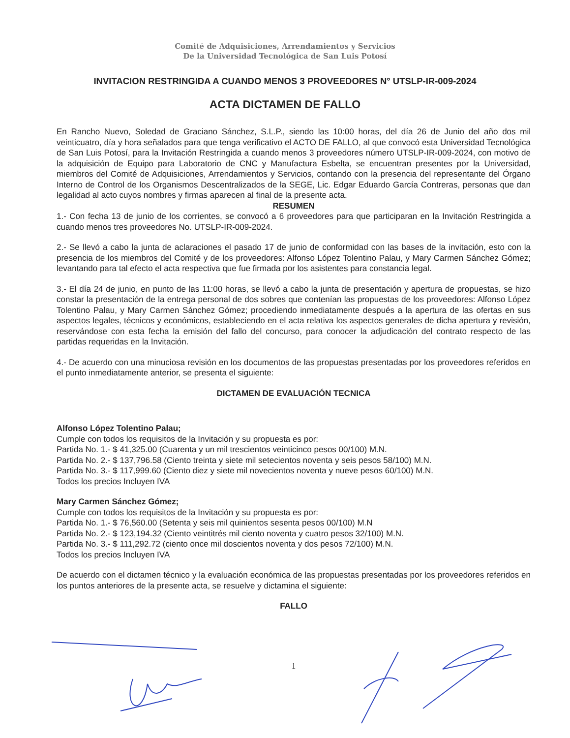Comité de Adquisiciones, Arrendamientos y Servicios
De la Universidad Tecnológica de San Luis Potosí
INVITACION RESTRINGIDA A CUANDO MENOS 3 PROVEEDORES N° UTSLP-IR-009-2024
ACTA DICTAMEN DE FALLO
En Rancho Nuevo, Soledad de Graciano Sánchez, S.L.P., siendo las 10:00 horas, del día 26 de Junio del año dos mil veinticuatro, día y hora señalados para que tenga verificativo el ACTO DE FALLO, al que convocó esta Universidad Tecnológica de San Luis Potosí, para la Invitación Restringida a cuando menos 3 proveedores número UTSLP-IR-009-2024, con motivo de la adquisición de Equipo para Laboratorio de CNC y Manufactura Esbelta, se encuentran presentes por la Universidad, miembros del Comité de Adquisiciones, Arrendamientos y Servicios, contando con la presencia del representante del Órgano Interno de Control de los Organismos Descentralizados de la SEGE, Lic. Edgar Eduardo García Contreras, personas que dan legalidad al acto cuyos nombres y firmas aparecen al final de la presente acta.
RESUMEN
1.- Con fecha 13 de junio de los corrientes, se convocó a 6 proveedores para que participaran en la Invitación Restringida a cuando menos tres proveedores No. UTSLP-IR-009-2024.
2.- Se llevó a cabo la junta de aclaraciones el pasado 17 de junio de conformidad con las bases de la invitación, esto con la presencia de los miembros del Comité y de los proveedores: Alfonso López Tolentino Palau, y Mary Carmen Sánchez Gómez; levantando para tal efecto el acta respectiva que fue firmada por los asistentes para constancia legal.
3.- El día 24 de junio, en punto de las 11:00 horas, se llevó a cabo la junta de presentación y apertura de propuestas, se hizo constar la presentación de la entrega personal de dos sobres que contenían las propuestas de los proveedores: Alfonso López Tolentino Palau, y Mary Carmen Sánchez Gómez; procediendo inmediatamente después a la apertura de las ofertas en sus aspectos legales, técnicos y económicos, estableciendo en el acta relativa los aspectos generales de dicha apertura y revisión, reservándose con esta fecha la emisión del fallo del concurso, para conocer la adjudicación del contrato respecto de las partidas requeridas en la Invitación.
4.- De acuerdo con una minuciosa revisión en los documentos de las propuestas presentadas por los proveedores referidos en el punto inmediatamente anterior, se presenta el siguiente:
DICTAMEN DE EVALUACIÓN TECNICA
Alfonso López Tolentino Palau;
Cumple con todos los requisitos de la Invitación y su propuesta es por:
Partida No. 1.- $ 41,325.00 (Cuarenta y un mil trescientos veinticinco pesos 00/100) M.N.
Partida No. 2.- $ 137,796.58 (Ciento treinta y siete mil setecientos noventa y seis pesos 58/100) M.N.
Partida No. 3.- $ 117,999.60 (Ciento diez y siete mil novecientos noventa y nueve pesos 60/100) M.N.
Todos los precios Incluyen IVA
Mary Carmen Sánchez Gómez;
Cumple con todos los requisitos de la Invitación y su propuesta es por:
Partida No. 1.- $ 76,560.00 (Setenta y seis mil quinientos sesenta pesos 00/100) M.N
Partida No. 2.- $ 123,194.32 (Ciento veintitrés mil ciento noventa y cuatro pesos 32/100) M.N.
Partida No. 3.- $ 111,292.72 (ciento once mil doscientos noventa y dos pesos 72/100) M.N.
Todos los precios Incluyen IVA
De acuerdo con el dictamen técnico y la evaluación económica de las propuestas presentadas por los proveedores referidos en los puntos anteriores de la presente acta, se resuelve y dictamina el siguiente:
FALLO
1